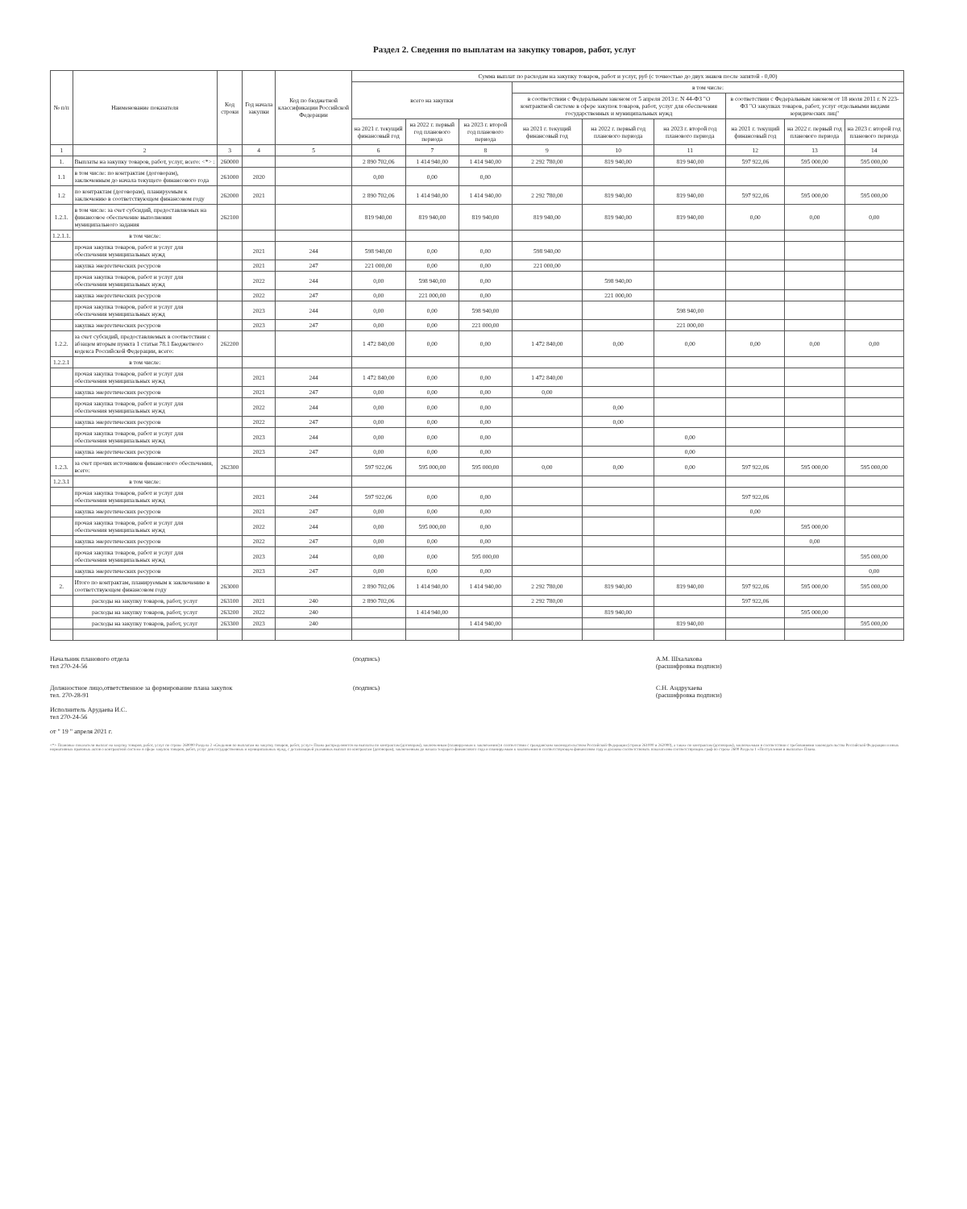Раздел 2. Сведения по выплатам на закупку товаров, работ, услуг
| № п/п | Наименование показателя | Код строки | Год начала закупки | Код по бюджетной классификации Российской Федерации | Сумма выплат по расходам на закупку товаров, работ и услуг, руб (с точностью до двух знаков после запятой - 0,00) | | | | | | | | |
| --- | --- | --- | --- | --- | --- | --- | --- | --- | --- | --- | --- | --- | --- |
| | | | | | всего на закупки | | | в том числе: | | | | | |
| | | | | | | | | в соответствии с Федеральным законом от 5 апреля 2013 г. N 44-ФЗ "О контрактной системе в сфере закупок товаров, работ, услуг для обеспечения государственных и муниципальных нужд | | | в соответствии с Федеральным законом от 18 июля 2011 г. N 223-ФЗ "О закупках товаров, работ, услуг отдельными видами юридических лиц" | | |
| | | | | | на 2021 г. текущий финансовый год | на 2022 г. первый год планового периода | на 2023 г. второй год планового периода | на 2021 г. текущий финансовый год | на 2022 г. первый год планового периода | на 2023 г. второй год планового периода | на 2021 г. текущий финансовый год | на 2022 г. первый год планового периода | на 2023 г. второй год планового периода |
| 1 | 2 | 3 | 4 | 5 | 6 | 7 | 8 | 9 | 10 | 11 | 12 | 13 | 14 |
| 1. | Выплаты на закупку товаров, работ, услуг, всего: <*> : | 260000 | | | 2 890 702,06 | 1 414 940,00 | 1 414 940,00 | 2 292 780,00 | 819 940,00 | 819 940,00 | 597 922,06 | 595 000,00 | 595 000,00 |
| 1.1 | в том числе: по контрактам (договорам), заключенным до начала текущего финансового года | 261000 | 2020 | | 0,00 | 0,00 | 0,00 | | | | | | |
| 1.2 | по контрактам (договорам), планируемым к заключению в соответствующем финансовом году | 262000 | 2021 | | 2 890 702,06 | 1 414 940,00 | 1 414 940,00 | 2 292 780,00 | 819 940,00 | 819 940,00 | 597 922,06 | 595 000,00 | 595 000,00 |
| 1.2.1. | в том числе: за счет субсидий, предоставляемых на финансовое обеспечение выполнения муниципального задания | 262100 | | | 819 940,00 | 819 940,00 | 819 940,00 | 819 940,00 | 819 940,00 | 819 940,00 | 0,00 | 0,00 | 0,00 |
| 1.2.1.1. | в том числе: | | | | | | | | | | | | |
| | прочая закупка товаров, работ и услуг для обеспечения муниципальных нужд | | 2021 | 244 | 598 940,00 | 0,00 | 0,00 | 598 940,00 | | | | | |
| | закупка энергетических ресурсов | | 2021 | 247 | 221 000,00 | 0,00 | 0,00 | 221 000,00 | | | | | |
| | прочая закупка товаров, работ и услуг для обеспечения муниципальных нужд | | 2022 | 244 | 0,00 | 598 940,00 | 0,00 | | 598 940,00 | | | | |
| | закупка энергетических ресурсов | | 2022 | 247 | 0,00 | 221 000,00 | 0,00 | | 221 000,00 | | | | |
| | прочая закупка товаров, работ и услуг для обеспечения муниципальных нужд | | 2023 | 244 | 0,00 | 0,00 | 598 940,00 | | | 598 940,00 | | | |
| | закупка энергетических ресурсов | | 2023 | 247 | 0,00 | 0,00 | 221 000,00 | | | 221 000,00 | | | |
| 1.2.2. | за счет субсидий, предоставляемых в соответствии с абзацем вторым пункта 1 статьи 78.1 Бюджетного кодекса Российской Федерации, всего: | 262200 | | | 1 472 840,00 | 0,00 | 0,00 | 1 472 840,00 | 0,00 | 0,00 | 0,00 | 0,00 | 0,00 |
| 1.2.2.1 | в том числе: | | | | | | | | | | | | |
| | прочая закупка товаров, работ и услуг для обеспечения муниципальных нужд | | 2021 | 244 | 1 472 840,00 | 0,00 | 0,00 | 1 472 840,00 | | | | | |
| | закупка энергетических ресурсов | | 2021 | 247 | 0,00 | 0,00 | 0,00 | 0,00 | | | | | |
| | прочая закупка товаров, работ и услуг для обеспечения муниципальных нужд | | 2022 | 244 | 0,00 | 0,00 | 0,00 | | 0,00 | | | | |
| | закупка энергетических ресурсов | | 2022 | 247 | 0,00 | 0,00 | 0,00 | | 0,00 | | | | |
| | прочая закупка товаров, работ и услуг для обеспечения муниципальных нужд | | 2023 | 244 | 0,00 | 0,00 | 0,00 | | | 0,00 | | | |
| | закупка энергетических ресурсов | | 2023 | 247 | 0,00 | 0,00 | 0,00 | | | 0,00 | | | |
| 1.2.3. | за счет прочих источников финансового обеспечения, всего: | 262300 | | | 597 922,06 | 595 000,00 | 595 000,00 | 0,00 | 0,00 | 0,00 | 597 922,06 | 595 000,00 | 595 000,00 |
| 1.2.3.1 | в том числе: | | | | | | | | | | | | |
| | прочая закупка товаров, работ и услуг для обеспечения муниципальных нужд | | 2021 | 244 | 597 922,06 | 0,00 | 0,00 | | | | 597 922,06 | | |
| | закупка энергетических ресурсов | | 2021 | 247 | 0,00 | 0,00 | 0,00 | | | | 0,00 | | |
| | прочая закупка товаров, работ и услуг для обеспечения муниципальных нужд | | 2022 | 244 | 0,00 | 595 000,00 | 0,00 | | | | | 595 000,00 | |
| | закупка энергетических ресурсов | | 2022 | 247 | 0,00 | 0,00 | 0,00 | | | | | 0,00 | |
| | прочая закупка товаров, работ и услуг для обеспечения муниципальных нужд | | 2023 | 244 | 0,00 | 0,00 | 595 000,00 | | | | | | 595 000,00 |
| | закупка энергетических ресурсов | | 2023 | 247 | 0,00 | 0,00 | 0,00 | | | | | | 0,00 |
| 2. | Итого по контрактам, планируемым к заключению в соответствующем финансовом году | 263000 | | | 2 890 702,06 | 1 414 940,00 | 1 414 940,00 | 2 292 780,00 | 819 940,00 | 819 940,00 | 597 922,06 | 595 000,00 | 595 000,00 |
| | расходы на закупку товаров, работ, услуг | 263100 | 2021 | 240 | 2 890 702,06 | | | 2 292 780,00 | | | 597 922,06 | | |
| | расходы на закупку товаров, работ, услуг | 263200 | 2022 | 240 | | 1 414 940,00 | | | 819 940,00 | | | 595 000,00 | |
| | расходы на закупку товаров, работ, услуг | 263300 | 2023 | 240 | | | 1 414 940,00 | | | 819 940,00 | | | 595 000,00 |
Начальник планового отдела
тел 270-24-56
(подпись) А.М. Шхалахова
(расшифровка подписи)
Должностное лицо,ответственное за формирование плана закупок
тел. 270-28-91
Исполнитель Арудаева И.С.
тел 270-24-56
от " 19 " апреля 2021 г.
(подпись) С.Н. Андрухаева
(расшифровка подписи)
<*> Плановые показатели выплат на закупку товаров, работ, услуг по строке 260000 Раздела 2 «Сведения по выплатам на закупку товаров, работ, услуг» Плана распределяются на выплаты по контрактам (договорам), заключенным (планируемым к заключению) в соответствии с гражданским законодательством Российской Федерации (строки 261000 и 262000), а также по контрактам (договорам), заключаемым в соответствии с требованиями законодательства Российской Федерации и иных нормативных правовых актов о контрактной системе в сфере закупок товаров, работ, услуг для государственных и муниципальных нужд, с детализацией указанных выплат по контрактам (договорам), заключенным до начала текущего финансового года и планируемым к заключению в соответствующем финансовом году и должны соответствовать показателям соответствующих граф по строке 2600 Раздела 1 «Поступления и выплаты» Плана.